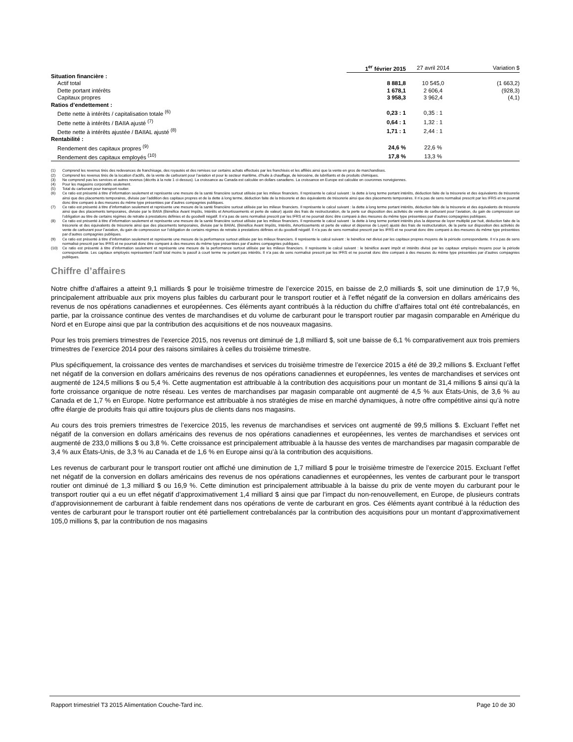| | 1<sup>er</sup> février 2015 | 27 avril 2014 | Variation $ |
| Situation financière : | | | |
| Actif total | 8 881,8 | 10 545,0 | (1 663,2) |
| Dette portant intérêts | 1 678,1 | 2 606,4 | (928,3) |
| Capitaux propres | 3 958,3 | 3 962,4 | (4,1) |
| Ratios d’endettement : | | | |
| Dette nette à intérêts / capitalisation totale <sup>(6)</sup> | 0,23 : 1 | 0,35 : 1 | |
| Dette nette à intérêts / BAIIA ajusté <sup>(7)</sup> | 0,64 : 1 | 1,32 : 1 | |
| Dette nette à intérêts ajustée / BAIIAL ajusté <sup>(8)</sup> | 1,71 : 1 | 2,44 : 1 | |
| Rentabilité : | | | |
| Rendement des capitaux propres <sup>(9)</sup> | 24,6 % | 22,6 % | |
| Rendement des capitaux employés <sup>(10)</sup> | 17,8 % | 13,3 % | |
(1) Comprend les revenus tirés des redevances de franchisage, des royautés et des remises sur certains achats effectués par les franchisés et les affiliés ainsi que la vente en gros de marchandises.
(2) Comprend les revenus tirés de la location d’actifs, de la vente de carburant pour l’aviation et pour le secteur maritime, d’huile à chauffage, de kérosène, de lubrifiants et de produits chimiques.
(3) Ne comprend pas les services et autres revenus (décrits à la note 1 ci-dessus). La croissance au Canada est calculée en dollars canadiens. La croissance en Europe est calculée en couronnes norvégiennes.
(4) Pour les magasins corporatifs seulement.
(5) Total du carburant pour transport routier.
(6) Ce ratio est présenté à titre d’information seulement et représente une mesure de la santé financière surtout utilisée par les milieux financiers. Il représente le calcul suivant : la dette à long terme portant intérêts, déduction faite de la trésorerie et des équivalents de trésorerie ainsi que des placements temporaires, divisée par l’addition des capitaux propres et de la dette à long terme, déduction faite de la trésorerie et des équivalents de trésorerie ainsi que des placements temporaires. Il n’a pas de sens normalisé prescrit par les IFRS et ne pourrait donc être comparé à des mesures du même type présentées par d’autres compagnies publiques.
(7) Ce ratio est présenté à titre d’information seulement et représente une mesure de la santé financière surtout utilisée par les milieux financiers. Il représente le calcul suivant : la dette à long terme portant intérêts, déduction faite de la trésorerie et des équivalents de trésorerie ainsi que des placements temporaires, divisée par le BAIIA (Bénéfice Avant Impôts, Intérêts et Amortissements et perte de valeur) ajusté des frais de restructuration, de la perte sur disposition des activités de vente de carburant pour l’aviation, du gain de compression sur l’obligation au titre de certains régimes de retraite à prestations définies et du goodwill négatif. Il n’a pas de sens normalisé prescrit par les IFRS et ne pourrait donc être comparé à des mesures du même type présentées par d’autres compagnies publiques.
(8) Ce ratio est présenté à titre d’information seulement et représente une mesure de la santé financière surtout utilisée par les milieux financiers. Il représente le calcul suivant : la dette à long terme portant intérêts plus la dépense de loyer multiplié par huit, déduction faite de la trésorerie et des équivalents de trésorerie ainsi que des placements temporaires, divisée par le BAIIAL (Bénéfice Avant Impôts, Intérêts, Amortissements et perte de valeur et dépense de Loyer) ajusté des frais de restructuration, de la perte sur disposition des activités de vente de carburant pour l’aviation, du gain de compression sur l’obligation de certains régimes de retraite à prestations définies et du goodwill négatif. Il n’a pas de sens normalisé prescrit par les IFRS et ne pourrait donc être comparé à des mesures du même type présentées par d’autres compagnies publiques.
(9) Ce ratio est présenté à titre d’information seulement et représente une mesure de la performance surtout utilisée par les milieux financiers. Il représente le calcul suivant : le bénéfice net divisé par les capitaux propres moyens de la période correspondante. Il n’a pas de sens normalisé prescrit par les IFRS et ne pourrait donc être comparé à des mesures du même type présentées par d’autres compagnies publiques.
(10) Ce ratio est présenté à titre d’information seulement et représente une mesure de la performance surtout utilisée par les milieux financiers. Il représente le calcul suivant : le bénéfice avant impôt et intérêts divisé par les capitaux employés moyens pour la période correspondante. Les capitaux employés représentent l’actif total moins le passif à court terme ne portant pas intérêts. Il n’a pas de sens normalisé prescrit par les IFRS et ne pourrait donc être comparé à des mesures du même type présentées par d’autres compagnies publiques.
Chiffre d’affaires
Notre chiffre d’affaires a atteint 9,1 milliards $ pour le troisième trimestre de l’exercice 2015, en baisse de 2,0 milliards $, soit une diminution de 17,9 %, principalement attribuable aux prix moyens plus faibles du carburant pour le transport routier et à l’effet négatif de la conversion en dollars américains des revenus de nos opérations canadiennes et européennes. Ces éléments ayant contribués à la réduction du chiffre d’affaires total ont été contrebalancés, en partie, par la croissance continue des ventes de marchandises et du volume de carburant pour le transport routier par magasin comparable en Amérique du Nord et en Europe ainsi que par la contribution des acquisitions et de nos nouveaux magasins.
Pour les trois premiers trimestres de l’exercice 2015, nos revenus ont diminué de 1,8 milliard $, soit une baisse de 6,1 % comparativement aux trois premiers trimestres de l’exercice 2014 pour des raisons similaires à celles du troisième trimestre.
Plus spécifiquement, la croissance des ventes de marchandises et services du troisième trimestre de l’exercice 2015 a été de 39,2 millions $. Excluant l’effet net négatif de la conversion en dollars américains des revenus de nos opérations canadiennes et européennes, les ventes de marchandises et services ont augmenté de 124,5 millions $ ou 5,4 %. Cette augmentation est attribuable à la contribution des acquisitions pour un montant de 31,4 millions $ ainsi qu’à la forte croissance organique de notre réseau. Les ventes de marchandises par magasin comparable ont augmenté de 4,5 % aux États-Unis, de 3,6 % au Canada et de 1,7 % en Europe. Notre performance est attribuable à nos stratégies de mise en marché dynamiques, à notre offre compétitive ainsi qu’à notre offre élargie de produits frais qui attire toujours plus de clients dans nos magasins.
Au cours des trois premiers trimestres de l’exercice 2015, les revenus de marchandises et services ont augmenté de 99,5 millions $. Excluant l’effet net négatif de la conversion en dollars américains des revenus de nos opérations canadiennes et européennes, les ventes de marchandises et services ont augmenté de 233,0 millions $ ou 3,8 %. Cette croissance est principalement attribuable à la hausse des ventes de marchandises par magasin comparable de 3,4 % aux États-Unis, de 3,3 % au Canada et de 1,6 % en Europe ainsi qu’à la contribution des acquisitions.
Les revenus de carburant pour le transport routier ont affiché une diminution de 1,7 milliard $ pour le troisième trimestre de l’exercice 2015. Excluant l’effet net négatif de la conversion en dollars américains des revenus de nos opérations canadiennes et européennes, les ventes de carburant pour le transport routier ont diminué de 1,3 milliard $ ou 16,9 %. Cette diminution est principalement attribuable à la baisse du prix de vente moyen du carburant pour le transport routier qui a eu un effet négatif d’approximativement 1,4 milliard $ ainsi que par l’impact du non-renouvellement, en Europe, de plusieurs contrats d’approvisionnement de carburant à faible rendement dans nos opérations de vente de carburant en gros. Ces éléments ayant contribué à la réduction des ventes de carburant pour le transport routier ont été partiellement contrebalancés par la contribution des acquisitions pour un montant d’approximativement 105,0 millions $, par la contribution de nos magasins
Rapport trimestriel T3 2015 Alimentation Couche-Tard inc. Page 10 de 30